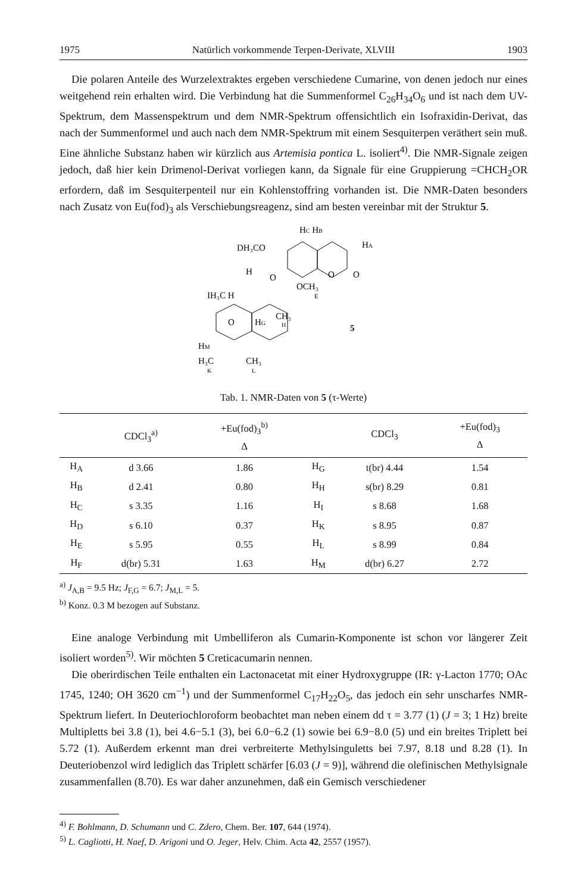1975 Natürlich vorkommende Terpen-Derivate, XLVIII 1903
Die polaren Anteile des Wurzelextraktes ergeben verschiedene Cumarine, von denen jedoch nur eines weitgehend rein erhalten wird. Die Verbindung hat die Summenformel C<sub>26</sub>H<sub>34</sub>O<sub>6</sub> und ist nach dem UV-Spektrum, dem Massenspektrum und dem NMR-Spektrum offensichtlich ein Isofraxidin-Derivat, das nach der Summenformel und auch nach dem NMR-Spektrum mit einem Sesquiterpen veräthert sein muß. Eine ähnliche Substanz haben wir kürzlich aus Artemisia pontica L. isoliert<sup>4)</sup>. Die NMR-Signale zeigen jedoch, daß hier kein Drimenol-Derivat vorliegen kann, da Signale für eine Gruppierung =CHCH<sub>2</sub>OR erfordern, daß im Sesquiterpenteil nur ein Kohlenstoffring vorhanden ist. Die NMR-Daten besonders nach Zusatz von Eu(fod)<sub>3</sub> als Verschiebungsreagenz, sind am besten vereinbar mit der Struktur 5.
HC HB
DH₃CO
HA
O
O
H
O
OCH₃
E
IH₃C H
CH₃
H
O
HG
5
HM
H₃C
CH₃
K
L
Tab. 1. NMR-Daten von 5 (τ-Werte)
| | CDCl<sub>3</sub><sup>a)</sup> | +Eu(fod)<sub>3</sub><sup>b)</sup> Δ | | CDCl<sub>3</sub> | +Eu(fod)<sub>3</sub> Δ |
| --- | --- | --- | --- | --- | --- |
| H<sub>A</sub> | d 3.66 | 1.86 | H<sub>G</sub> | t(br) 4.44 | 1.54 |
| H<sub>B</sub> | d 2.41 | 0.80 | H<sub>H</sub> | s(br) 8.29 | 0.81 |
| H<sub>C</sub> | s 3.35 | 1.16 | H<sub>I</sub> | s 8.68 | 1.68 |
| H<sub>D</sub> | s 6.10 | 0.37 | H<sub>K</sub> | s 8.95 | 0.87 |
| H<sub>E</sub> | s 5.95 | 0.55 | H<sub>L</sub> | s 8.99 | 0.84 |
| H<sub>F</sub> | d(br) 5.31 | 1.63 | H<sub>M</sub> | d(br) 6.27 | 2.72 |
<sup>a)</sup> J<sub>A,B</sub> = 9.5 Hz; J<sub>F,G</sub> = 6.7; J<sub>M,L</sub> = 5.
<sup>b)</sup> Konz. 0.3 M bezogen auf Substanz.
Eine analoge Verbindung mit Umbelliferon als Cumarin-Komponente ist schon vor längerer Zeit isoliert worden<sup>5)</sup>. Wir möchten 5 Creticacumarin nennen.
Die oberirdischen Teile enthalten ein Lactonacetat mit einer Hydroxygruppe (IR: γ-Lacton 1770; OAc 1745, 1240; OH 3620 cm<sup>−1</sup>) und der Summenformel C<sub>17</sub>H<sub>22</sub>O<sub>5</sub>, das jedoch ein sehr unscharfes NMR-Spektrum liefert. In Deuteriochloroform beobachtet man neben einem dd τ = 3.77 (1) (J = 3; 1 Hz) breite Multipletts bei 3.8 (1), bei 4.6−5.1 (3), bei 6.0−6.2 (1) sowie bei 6.9−8.0 (5) und ein breites Triplett bei 5.72 (1). Außerdem erkennt man drei verbreiterte Methylsinguletts bei 7.97, 8.18 und 8.28 (1). In Deuteriobenzol wird lediglich das Triplett schärfer [6.03 (J = 9)], während die olefinischen Methylsignale zusammenfallen (8.70). Es war daher anzunehmen, daß ein Gemisch verschiedener
<sup>4)</sup> F. Bohlmann, D. Schumann und C. Zdero, Chem. Ber. 107, 644 (1974).
<sup>5)</sup> L. Cagliotti, H. Naef, D. Arigoni und O. Jeger, Helv. Chim. Acta 42, 2557 (1957).